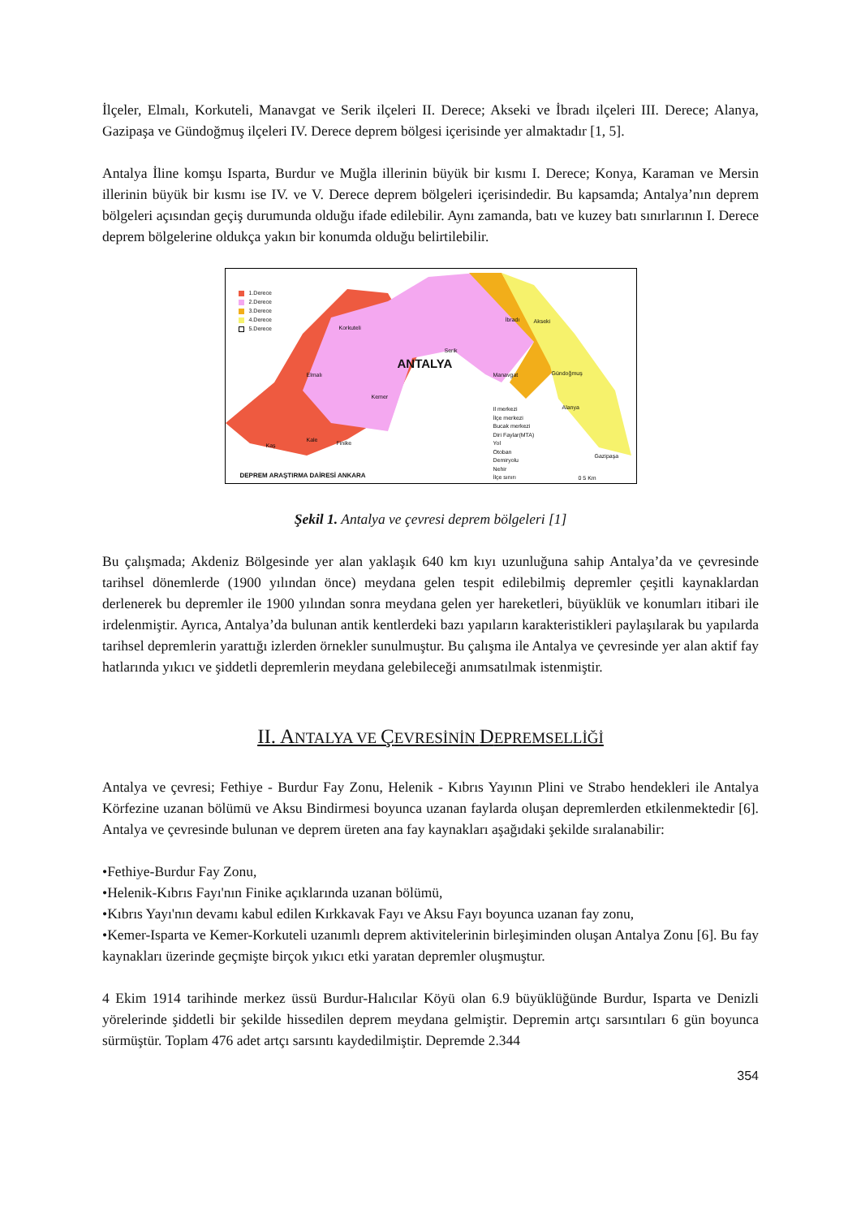İlçeler, Elmalı, Korkuteli, Manavgat ve Serik ilçeleri II. Derece; Akseki ve İbradı ilçeleri III. Derece; Alanya, Gazipaşa ve Gündoğmuş ilçeleri IV. Derece deprem bölgesi içerisinde yer almaktadır [1, 5].
Antalya İline komşu Isparta, Burdur ve Muğla illerinin büyük bir kısmı I. Derece; Konya, Karaman ve Mersin illerinin büyük bir kısmı ise IV. ve V. Derece deprem bölgeleri içerisindedir. Bu kapsamda; Antalya’nın deprem bölgeleri açısından geçiş durumunda olduğu ifade edilebilir. Aynı zamanda, batı ve kuzey batı sınırlarının I. Derece deprem bölgelerine oldukça yakın bir konumda olduğu belirtilebilir.
1.Derece
2.Derece
3.Derece
4.Derece
5.Derece
ANTALYA
Korkuteli
Elmalı Manavgat
Akseki
Gündoğmuş
Alanya
Gazipaşa
Kaş
Kale Finike
Kemer
Serik
İbradı
Il merkezi
İlçe merkezi
Bucak merkezi
Diri Faylar(MTA)
Yol
Otoban
Demiryolu
Nehir
İlçe sınırı
0 5 Km
DEPREM ARAŞTIRMA DAİRESİ ANKARA
Şekil 1. Antalya ve çevresi deprem bölgeleri [1]
Bu çalışmada; Akdeniz Bölgesinde yer alan yaklaşık 640 km kıyı uzunluğuna sahip Antalya’da ve çevresinde tarihsel dönemlerde (1900 yılından önce) meydana gelen tespit edilebilmiş depremler çeşitli kaynaklardan derlenerek bu depremler ile 1900 yılından sonra meydana gelen yer hareketleri, büyüklük ve konumları itibari ile irdelenmiştir. Ayrıca, Antalya’da bulunan antik kentlerdeki bazı yapıların karakteristikleri paylaşılarak bu yapılarda tarihsel depremlerin yarattığı izlerden örnekler sunulmuştur. Bu çalışma ile Antalya ve çevresinde yer alan aktif fay hatlarında yıkıcı ve şiddetli depremlerin meydana gelebileceği anımsatılmak istenmiştir.
II. ANTALYA VE ÇEVRESİNİN DEPREMSELLİĞİ
Antalya ve çevresi; Fethiye - Burdur Fay Zonu, Helenik - Kıbrıs Yayının Plini ve Strabo hendekleri ile Antalya Körfezine uzanan bölümü ve Aksu Bindirmesi boyunca uzanan faylarda oluşan depremlerden etkilenmektedir [6]. Antalya ve çevresinde bulunan ve deprem üreten ana fay kaynakları aşağıdaki şekilde sıralanabilir:
•Fethiye-Burdur Fay Zonu,
•Helenik-Kıbrıs Fayı'nın Finike açıklarında uzanan bölümü,
•Kıbrıs Yayı'nın devamı kabul edilen Kırkkavak Fayı ve Aksu Fayı boyunca uzanan fay zonu,
•Kemer-Isparta ve Kemer-Korkuteli uzanımlı deprem aktivitelerinin birleşiminden oluşan Antalya Zonu [6]. Bu fay kaynakları üzerinde geçmişte birçok yıkıcı etki yaratan depremler oluşmuştur.
4 Ekim 1914 tarihinde merkez üssü Burdur-Halıcılar Köyü olan 6.9 büyüklüğünde Burdur, Isparta ve Denizli yörelerinde şiddetli bir şekilde hissedilen deprem meydana gelmiştir. Depremin artçı sarsıntıları 6 gün boyunca sürmüştür. Toplam 476 adet artçı sarsıntı kaydedilmiştir. Depremde 2.344
354